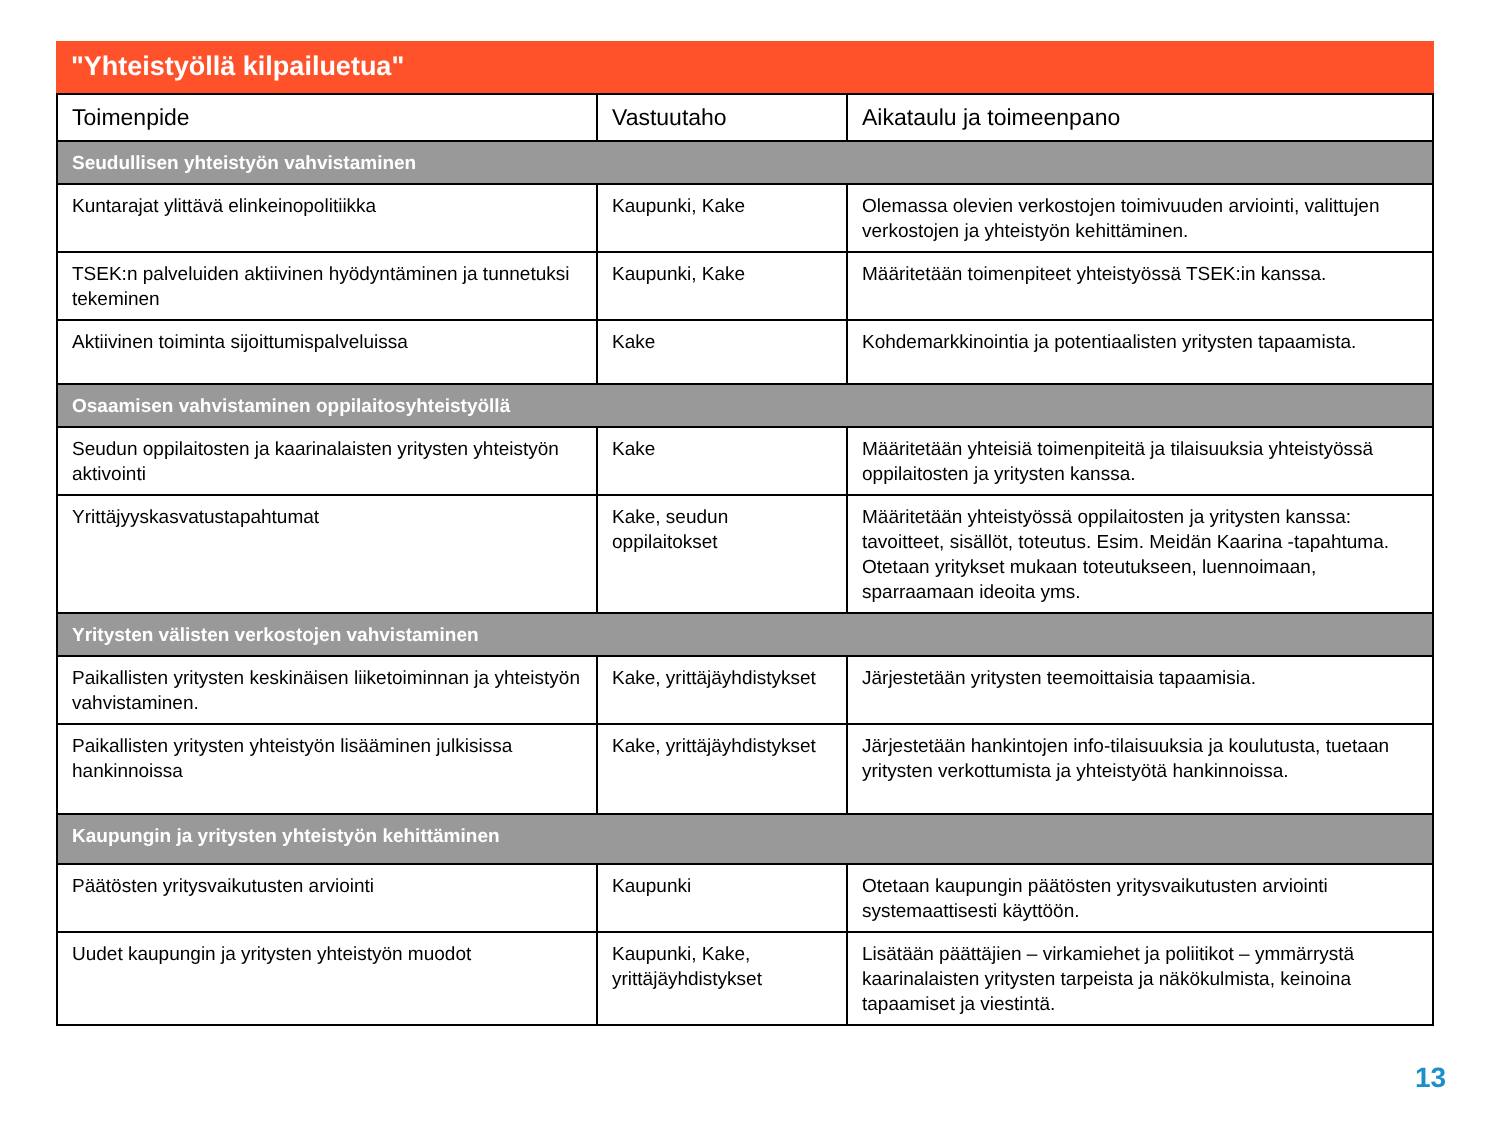"Yhteistyöllä kilpailuetua"
| Toimenpide | Vastuutaho | Aikataulu ja toimeenpano |
| --- | --- | --- |
| Seudullisen yhteistyön vahvistaminen | | |
| Kuntarajat ylittävä elinkeinopolitiikka | Kaupunki, Kake | Olemassa olevien verkostojen toimivuuden arviointi, valittujen verkostojen ja yhteistyön kehittäminen. |
| TSEK:n palveluiden aktiivinen hyödyntäminen ja tunnetuksi tekeminen | Kaupunki, Kake | Määritetään toimenpiteet yhteistyössä TSEK:in kanssa. |
| Aktiivinen toiminta sijoittumispalveluissa | Kake | Kohdemarkkinointia ja potentiaalisten yritysten tapaamista. |
| Osaamisen vahvistaminen oppilaitosyhteistyöllä | | |
| Seudun oppilaitosten ja kaarinalaisten yritysten yhteistyön aktivointi | Kake | Määritetään yhteisiä toimenpiteitä ja tilaisuuksia yhteistyössä oppilaitosten ja yritysten kanssa. |
| Yrittäjyyskasvatustapahtumat | Kake, seudun oppilaitokset | Määritetään yhteistyössä oppilaitosten ja yritysten kanssa: tavoitteet, sisällöt, toteutus. Esim. Meidän Kaarina -tapahtuma. Otetaan yritykset mukaan toteutukseen, luennoimaan, sparraamaan ideoita yms. |
| Yritysten välisten verkostojen vahvistaminen | | |
| Paikallisten yritysten keskinäisen liiketoiminnan ja yhteistyön vahvistaminen. | Kake, yrittäjäyhdistykset | Järjestetään yritysten teemoittaisia tapaamisia. |
| Paikallisten yritysten yhteistyön lisääminen julkisissa hankinnoissa | Kake, yrittäjäyhdistykset | Järjestetään hankintojen info-tilaisuuksia ja koulutusta, tuetaan yritysten verkottumista ja yhteistyötä hankinnoissa. |
| Kaupungin ja yritysten yhteistyön kehittäminen | | |
| Päätösten yritysvaikutusten arviointi | Kaupunki | Otetaan kaupungin päätösten yritysvaikutusten arviointi systemaattisesti käyttöön. |
| Uudet kaupungin ja yritysten yhteistyön muodot | Kaupunki, Kake, yrittäjäyhdistykset | Lisätään päättäjien – virkamiehet ja poliitikot – ymmärrystä kaarinalaisten yritysten tarpeista ja näkökulmista, keinoina tapaamiset ja viestintä. |
13